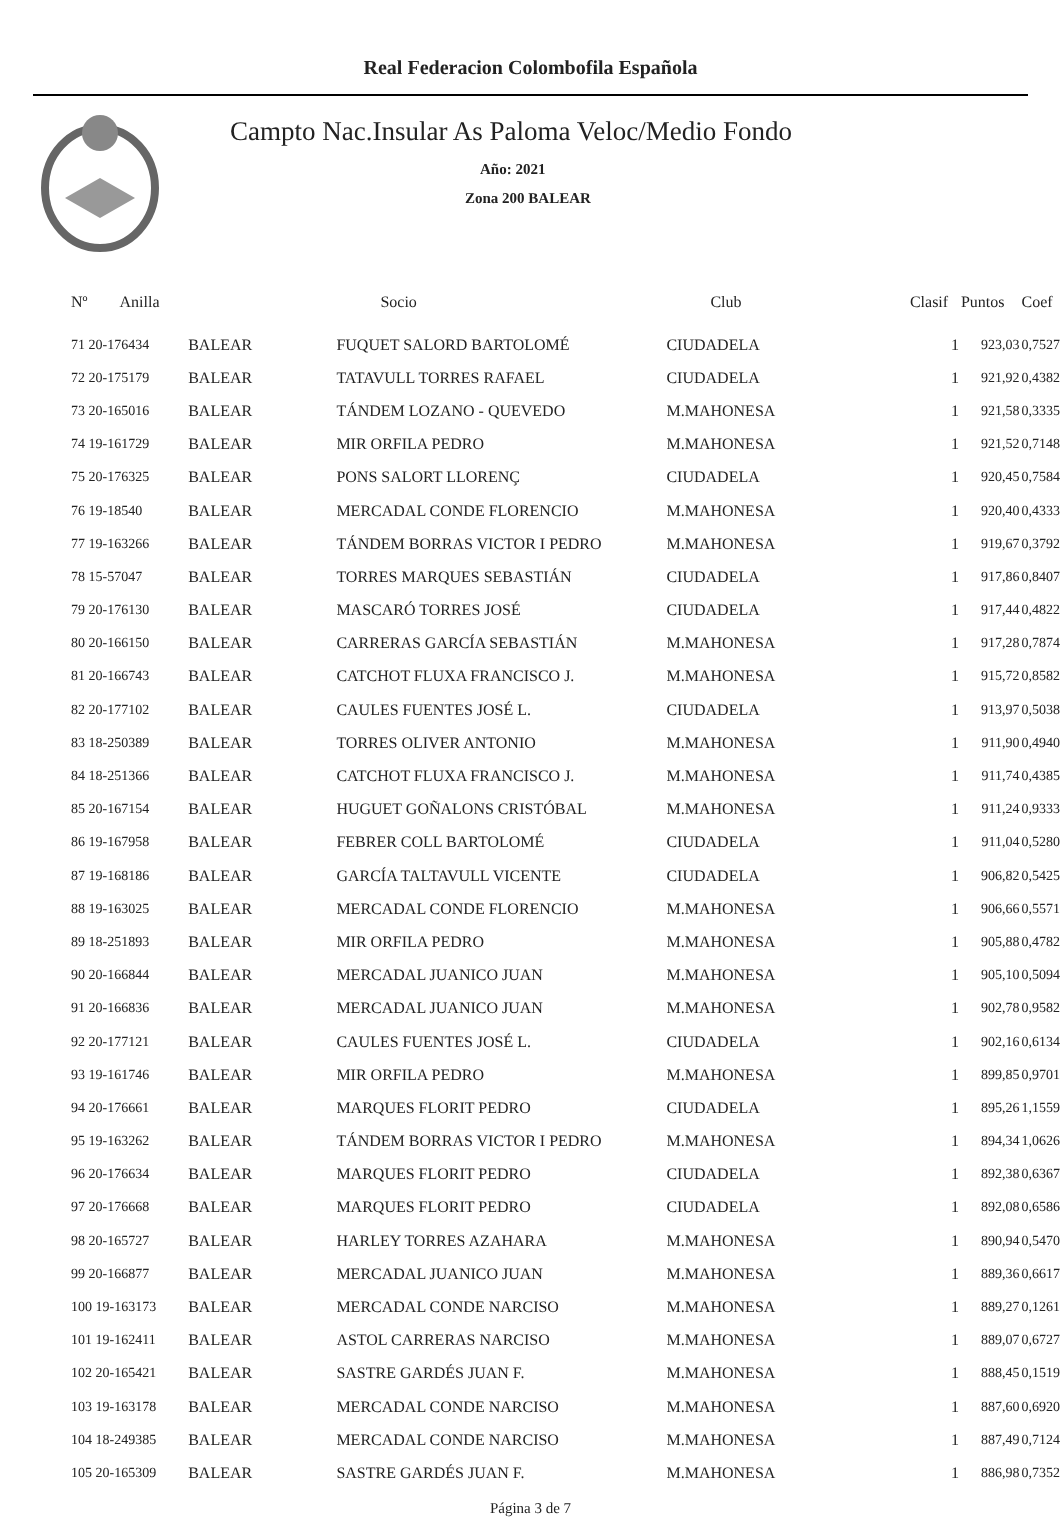Real Federacion Colombofila Española
Campto Nac.Insular As Paloma Veloc/Medio Fondo
Año: 2021
Zona 200 BALEAR
| Nº Anilla | | Socio | Club | Clasif | Puntos | Coef |
| --- | --- | --- | --- | --- | --- | --- |
| 71 20-176434 | BALEAR | FUQUET SALORD BARTOLOMÉ | CIUDADELA | 1 | 923,03 | 0,7527 |
| 72 20-175179 | BALEAR | TATAVULL TORRES RAFAEL | CIUDADELA | 1 | 921,92 | 0,4382 |
| 73 20-165016 | BALEAR | TÁNDEM LOZANO - QUEVEDO | M.MAHONESA | 1 | 921,58 | 0,3335 |
| 74 19-161729 | BALEAR | MIR ORFILA PEDRO | M.MAHONESA | 1 | 921,52 | 0,7148 |
| 75 20-176325 | BALEAR | PONS SALORT LLORENÇ | CIUDADELA | 1 | 920,45 | 0,7584 |
| 76 19-18540 | BALEAR | MERCADAL CONDE FLORENCIO | M.MAHONESA | 1 | 920,40 | 0,4333 |
| 77 19-163266 | BALEAR | TÁNDEM BORRAS VICTOR I PEDRO | M.MAHONESA | 1 | 919,67 | 0,3792 |
| 78 15-57047 | BALEAR | TORRES MARQUES SEBASTIÁN | CIUDADELA | 1 | 917,86 | 0,8407 |
| 79 20-176130 | BALEAR | MASCARÓ TORRES JOSÉ | CIUDADELA | 1 | 917,44 | 0,4822 |
| 80 20-166150 | BALEAR | CARRERAS GARCÍA SEBASTIÁN | M.MAHONESA | 1 | 917,28 | 0,7874 |
| 81 20-166743 | BALEAR | CATCHOT FLUXA FRANCISCO J. | M.MAHONESA | 1 | 915,72 | 0,8582 |
| 82 20-177102 | BALEAR | CAULES FUENTES JOSÉ L. | CIUDADELA | 1 | 913,97 | 0,5038 |
| 83 18-250389 | BALEAR | TORRES OLIVER ANTONIO | M.MAHONESA | 1 | 911,90 | 0,4940 |
| 84 18-251366 | BALEAR | CATCHOT FLUXA FRANCISCO J. | M.MAHONESA | 1 | 911,74 | 0,4385 |
| 85 20-167154 | BALEAR | HUGUET GOÑALONS CRISTÓBAL | M.MAHONESA | 1 | 911,24 | 0,9333 |
| 86 19-167958 | BALEAR | FEBRER COLL BARTOLOMÉ | CIUDADELA | 1 | 911,04 | 0,5280 |
| 87 19-168186 | BALEAR | GARCÍA TALTAVULL VICENTE | CIUDADELA | 1 | 906,82 | 0,5425 |
| 88 19-163025 | BALEAR | MERCADAL CONDE FLORENCIO | M.MAHONESA | 1 | 906,66 | 0,5571 |
| 89 18-251893 | BALEAR | MIR ORFILA PEDRO | M.MAHONESA | 1 | 905,88 | 0,4782 |
| 90 20-166844 | BALEAR | MERCADAL JUANICO JUAN | M.MAHONESA | 1 | 905,10 | 0,5094 |
| 91 20-166836 | BALEAR | MERCADAL JUANICO JUAN | M.MAHONESA | 1 | 902,78 | 0,9582 |
| 92 20-177121 | BALEAR | CAULES FUENTES JOSÉ L. | CIUDADELA | 1 | 902,16 | 0,6134 |
| 93 19-161746 | BALEAR | MIR ORFILA PEDRO | M.MAHONESA | 1 | 899,85 | 0,9701 |
| 94 20-176661 | BALEAR | MARQUES FLORIT PEDRO | CIUDADELA | 1 | 895,26 | 1,1559 |
| 95 19-163262 | BALEAR | TÁNDEM BORRAS VICTOR I PEDRO | M.MAHONESA | 1 | 894,34 | 1,0626 |
| 96 20-176634 | BALEAR | MARQUES FLORIT PEDRO | CIUDADELA | 1 | 892,38 | 0,6367 |
| 97 20-176668 | BALEAR | MARQUES FLORIT PEDRO | CIUDADELA | 1 | 892,08 | 0,6586 |
| 98 20-165727 | BALEAR | HARLEY TORRES AZAHARA | M.MAHONESA | 1 | 890,94 | 0,5470 |
| 99 20-166877 | BALEAR | MERCADAL JUANICO JUAN | M.MAHONESA | 1 | 889,36 | 0,6617 |
| 100 19-163173 | BALEAR | MERCADAL CONDE NARCISO | M.MAHONESA | 1 | 889,27 | 0,1261 |
| 101 19-162411 | BALEAR | ASTOL CARRERAS NARCISO | M.MAHONESA | 1 | 889,07 | 0,6727 |
| 102 20-165421 | BALEAR | SASTRE GARDÉS JUAN F. | M.MAHONESA | 1 | 888,45 | 0,1519 |
| 103 19-163178 | BALEAR | MERCADAL CONDE NARCISO | M.MAHONESA | 1 | 887,60 | 0,6920 |
| 104 18-249385 | BALEAR | MERCADAL CONDE NARCISO | M.MAHONESA | 1 | 887,49 | 0,7124 |
| 105 20-165309 | BALEAR | SASTRE GARDÉS JUAN F. | M.MAHONESA | 1 | 886,98 | 0,7352 |
Página 3 de 7